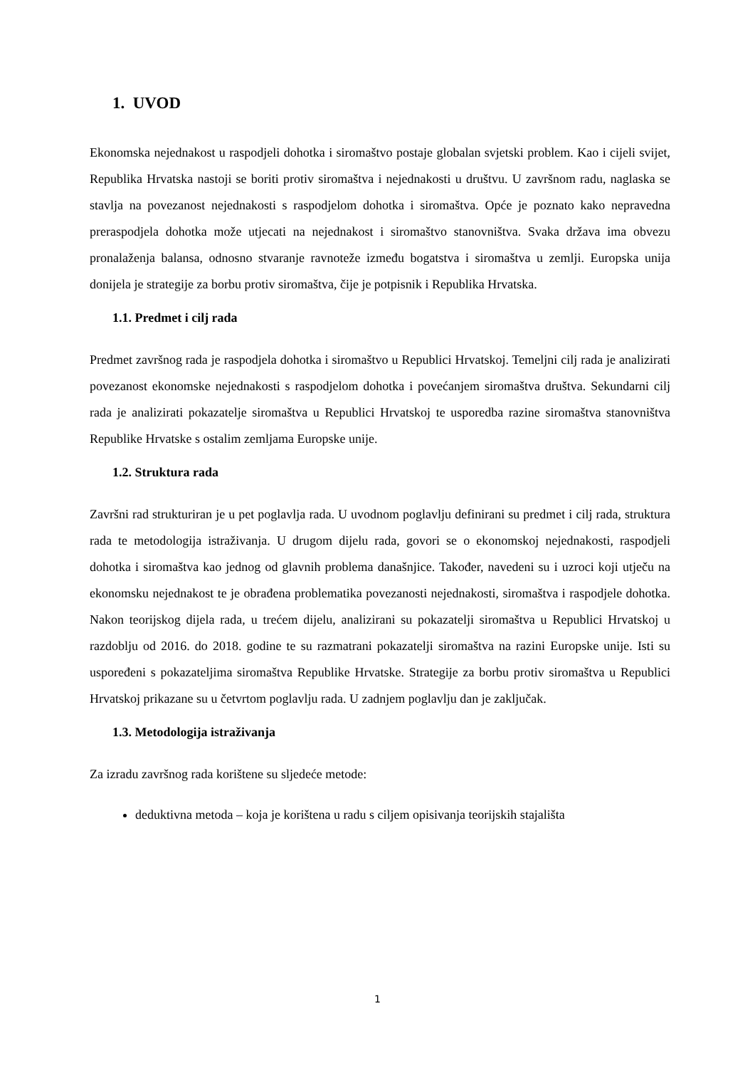1. UVOD
Ekonomska nejednakost u raspodjeli dohotka i siromaštvo postaje globalan svjetski problem. Kao i cijeli svijet, Republika Hrvatska nastoji se boriti protiv siromaštva i nejednakosti u društvu. U završnom radu, naglaska se stavlja na povezanost nejednakosti s raspodjelom dohotka i siromaštva. Opće je poznato kako nepravedna preraspodjela dohotka može utjecati na nejednakost i siromaštvo stanovništva. Svaka država ima obvezu pronalaženja balansa, odnosno stvaranje ravnoteže između bogatstva i siromaštva u zemlji. Europska unija donijela je strategije za borbu protiv siromaštva, čije je potpisnik i Republika Hrvatska.
1.1. Predmet i cilj rada
Predmet završnog rada je raspodjela dohotka i siromaštvo u Republici Hrvatskoj. Temeljni cilj rada je analizirati povezanost ekonomske nejednakosti s raspodjelom dohotka i povećanjem siromaštva društva. Sekundarni cilj rada je analizirati pokazatelje siromaštva u Republici Hrvatskoj te usporedba razine siromaštva stanovništva Republike Hrvatske s ostalim zemljama Europske unije.
1.2. Struktura rada
Završni rad strukturiran je u pet poglavlja rada. U uvodnom poglavlju definirani su predmet i cilj rada, struktura rada te metodologija istraživanja. U drugom dijelu rada, govori se o ekonomskoj nejednakosti, raspodjeli dohotka i siromaštva kao jednog od glavnih problema današnjice. Također, navedeni su i uzroci koji utječu na ekonomsku nejednakost te je obrađena problematika povezanosti nejednakosti, siromaštva i raspodjele dohotka. Nakon teorijskog dijela rada, u trećem dijelu, analizirani su pokazatelji siromaštva u Republici Hrvatskoj u razdoblju od 2016. do 2018. godine te su razmatrani pokazatelji siromaštva na razini Europske unije. Isti su uspoređeni s pokazateljima siromaštva Republike Hrvatske. Strategije za borbu protiv siromaštva u Republici Hrvatskoj prikazane su u četvrtom poglavlju rada. U zadnjem poglavlju dan je zaključak.
1.3. Metodologija istraživanja
Za izradu završnog rada korištene su sljedeće metode:
deduktivna metoda – koja je korištena u radu s ciljem opisivanja teorijskih stajališta
1